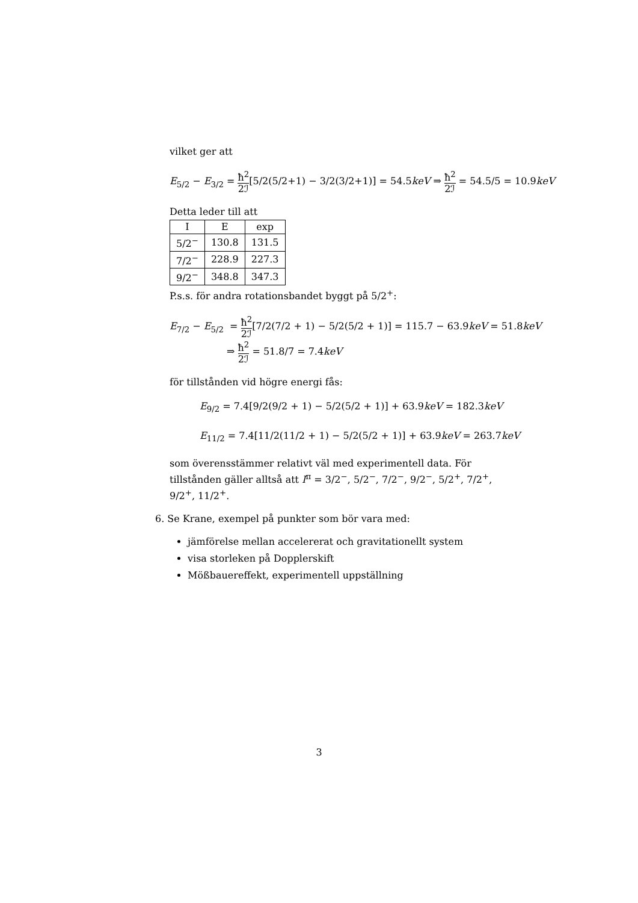vilket ger att
E<sub>5/2</sub> − E<sub>3/2</sub> = ħ<sup>2</sup> 2ℐ[5/2(5/2+1) − 3/2(3/2+1)] = 54.5keV ⇒ ħ<sup>2</sup> 2ℐ = 54.5/5 = 10.9keV
Detta leder till att
| I | E | exp |
| --- | --- | --- |
| 5/2<sup>−</sup> | 130.8 | 131.5 |
| 7/2<sup>−</sup> | 228.9 | 227.3 |
| 9/2<sup>−</sup> | 348.8 | 347.3 |
P.s.s. för andra rotationsbandet byggt på 5/2<sup>+</sup>:
E<sub>7/2</sub> − E<sub>5/2</sub> = ħ<sup>2</sup> 2ℐ[7/2(7/2 + 1) − 5/2(5/2 + 1)] = 115.7 − 63.9keV = 51.8keV
⇒ ħ<sup>2</sup> 2ℐ = 51.8/7 = 7.4keV
för tillstånden vid högre energi fås:
E<sub>9/2</sub> = 7.4[9/2(9/2 + 1) − 5/2(5/2 + 1)] + 63.9keV = 182.3keV
E<sub>11/2</sub> = 7.4[11/2(11/2 + 1) − 5/2(5/2 + 1)] + 63.9keV = 263.7keV
som överensstämmer relativt väl med experimentell data. För tillstånden gäller alltså att I<sup>π</sup> = 3/2<sup>−</sup>, 5/2<sup>−</sup>, 7/2<sup>−</sup>, 9/2<sup>−</sup>, 5/2<sup>+</sup>, 7/2<sup>+</sup>, 9/2<sup>+</sup>, 11/2<sup>+</sup>.
6. Se Krane, exempel på punkter som bör vara med:
jämförelse mellan accelererat och gravitationellt system
visa storleken på Dopplerskift
Mößbauereffekt, experimentell uppställning
3